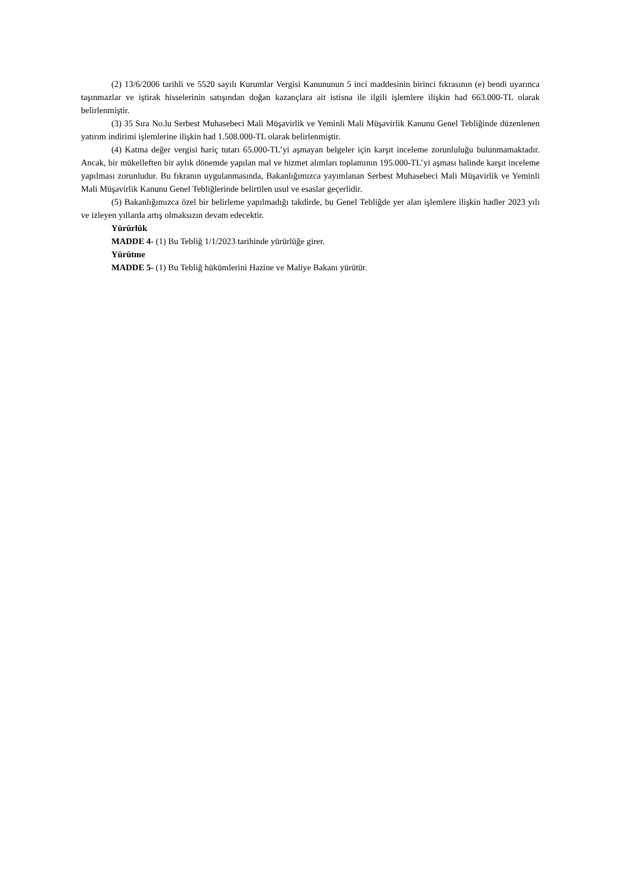(2) 13/6/2006 tarihli ve 5520 sayılı Kurumlar Vergisi Kanununun 5 inci maddesinin birinci fıkrasının (e) bendi uyarınca taşınmazlar ve iştirak hisselerinin satışından doğan kazançlara ait istisna ile ilgili işlemlere ilişkin had 663.000-TL olarak belirlenmiştir.
(3) 35 Sıra No.lu Serbest Muhasebeci Mali Müşavirlik ve Yeminli Mali Müşavirlik Kanunu Genel Tebliğinde düzenlenen yatırım indirimi işlemlerine ilişkin had 1.508.000-TL olarak belirlenmiştir.
(4) Katma değer vergisi hariç tutarı 65.000-TL’yi aşmayan belgeler için karşıt inceleme zorunluluğu bulunmamaktadır. Ancak, bir mükelleften bir aylık dönemde yapılan mal ve hizmet alımları toplamının 195.000-TL’yi aşması halinde karşıt inceleme yapılması zorunludur. Bu fıkranın uygulanmasında, Bakanlığımızca yayımlanan Serbest Muhasebeci Mali Müşavirlik ve Yeminli Mali Müşavirlik Kanunu Genel Tebliğlerinde belirtilen usul ve esaslar geçerlidir.
(5) Bakanlığımızca özel bir belirleme yapılmadığı takdirde, bu Genel Tebliğde yer alan işlemlere ilişkin hadler 2023 yılı ve izleyen yıllarda artış olmaksızın devam edecektir.
Yürürlük
MADDE 4- (1) Bu Tebliğ 1/1/2023 tarihinde yürürlüğe girer.
Yürütme
MADDE 5- (1) Bu Tebliğ hükümlerini Hazine ve Maliye Bakanı yürütür.